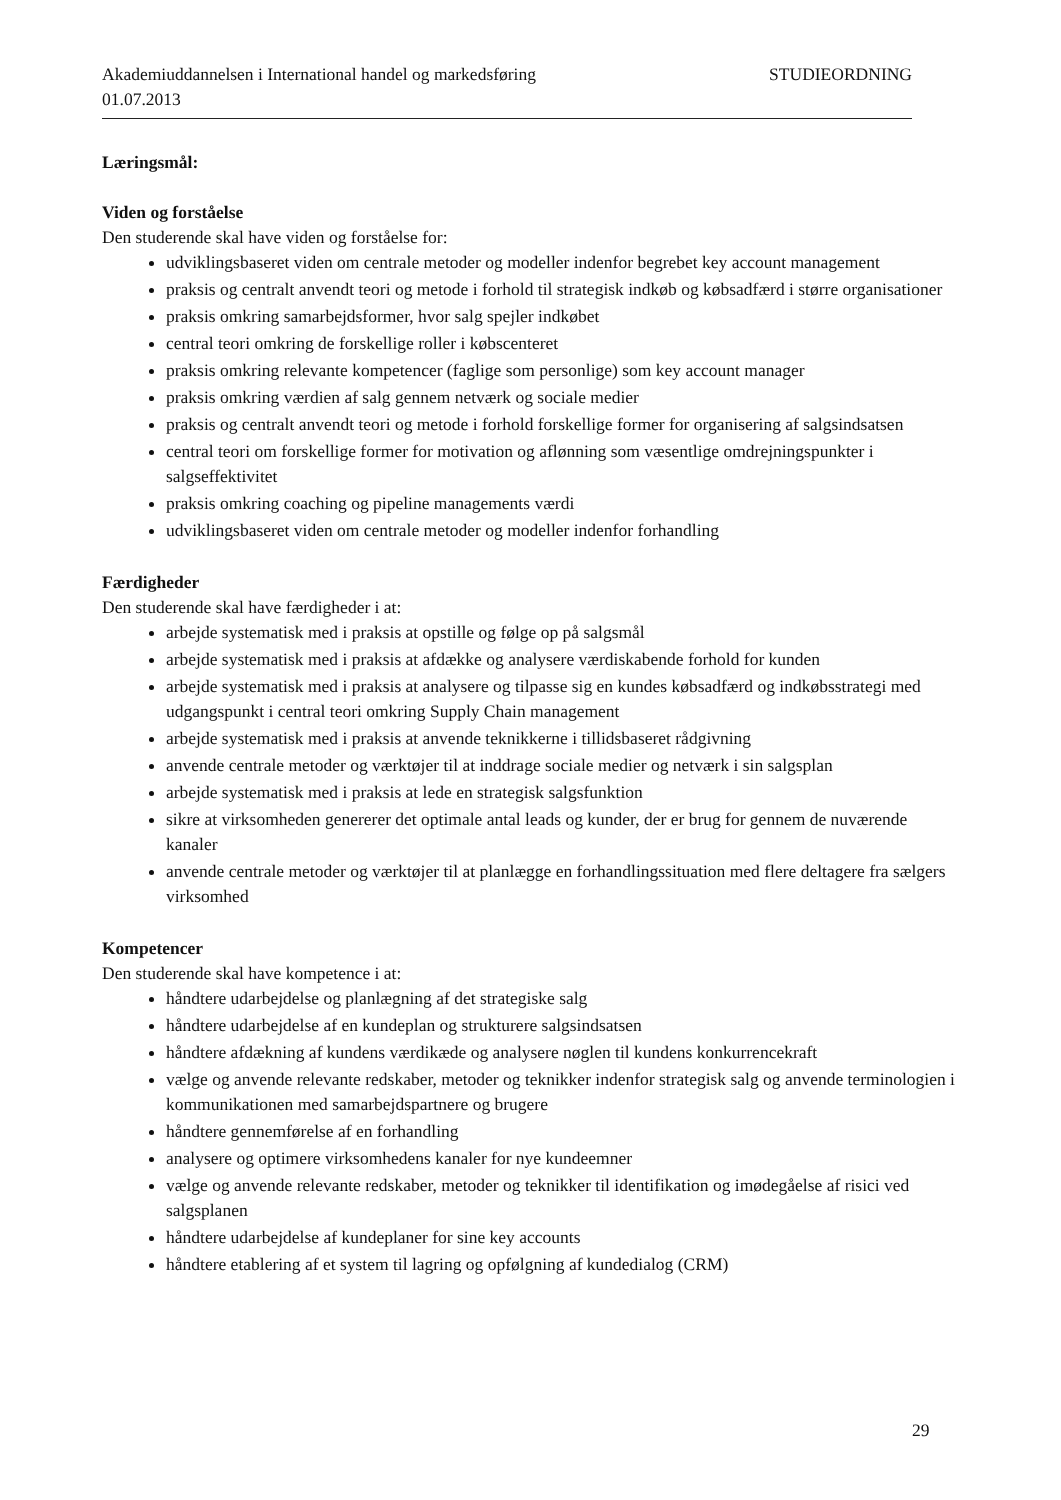Akademiuddannelsen i International handel og markedsføring STUDIEORDNING
01.07.2013
Læringsmål:
Viden og forståelse
Den studerende skal have viden og forståelse for:
udviklingsbaseret viden om centrale metoder og modeller indenfor begrebet key account management
praksis og centralt anvendt teori og metode i forhold til strategisk indkøb og købsadfærd i større organisationer
praksis omkring samarbejdsformer, hvor salg spejler indkøbet
central teori omkring de forskellige roller i købscenteret
praksis omkring relevante kompetencer (faglige som personlige) som key account manager
praksis omkring værdien af salg gennem netværk og sociale medier
praksis og centralt anvendt teori og metode i forhold forskellige former for organisering af salgsindsatsen
central teori om forskellige former for motivation og aflønning som væsentlige omdrejningspunkter i salgseffektivitet
praksis omkring coaching og pipeline managements værdi
udviklingsbaseret viden om centrale metoder og modeller indenfor forhandling
Færdigheder
Den studerende skal have færdigheder i at:
arbejde systematisk med i praksis at opstille og følge op på salgsmål
arbejde systematisk med i praksis at afdække og analysere værdiskabende forhold for kunden
arbejde systematisk med i praksis at analysere og tilpasse sig en kundes købsadfærd og indkøbsstrategi med udgangspunkt i central teori omkring Supply Chain management
arbejde systematisk med i praksis at anvende teknikkerne i tillidsbaseret rådgivning
anvende centrale metoder og værktøjer til at inddrage sociale medier og netværk i sin salgsplan
arbejde systematisk med i praksis at lede en strategisk salgsfunktion
sikre at virksomheden genererer det optimale antal leads og kunder, der er brug for gennem de nuværende kanaler
anvende centrale metoder og værktøjer til at planlægge en forhandlingssituation med flere deltagere fra sælgers virksomhed
Kompetencer
Den studerende skal have kompetence i at:
håndtere udarbejdelse og planlægning af det strategiske salg
håndtere udarbejdelse af en kundeplan og strukturere salgsindsatsen
håndtere afdækning af kundens værdikæde og analysere nøglen til kundens konkurrencekraft
vælge og anvende relevante redskaber, metoder og teknikker indenfor strategisk salg og anvende terminologien i kommunikationen med samarbejdspartnere og brugere
håndtere gennemførelse af en forhandling
analysere og optimere virksomhedens kanaler for nye kundeemner
vælge og anvende relevante redskaber, metoder og teknikker til identifikation og imødegåelse af risici ved salgsplanen
håndtere udarbejdelse af kundeplaner for sine key accounts
håndtere etablering af et system til lagring og opfølgning af kundedialog (CRM)
29